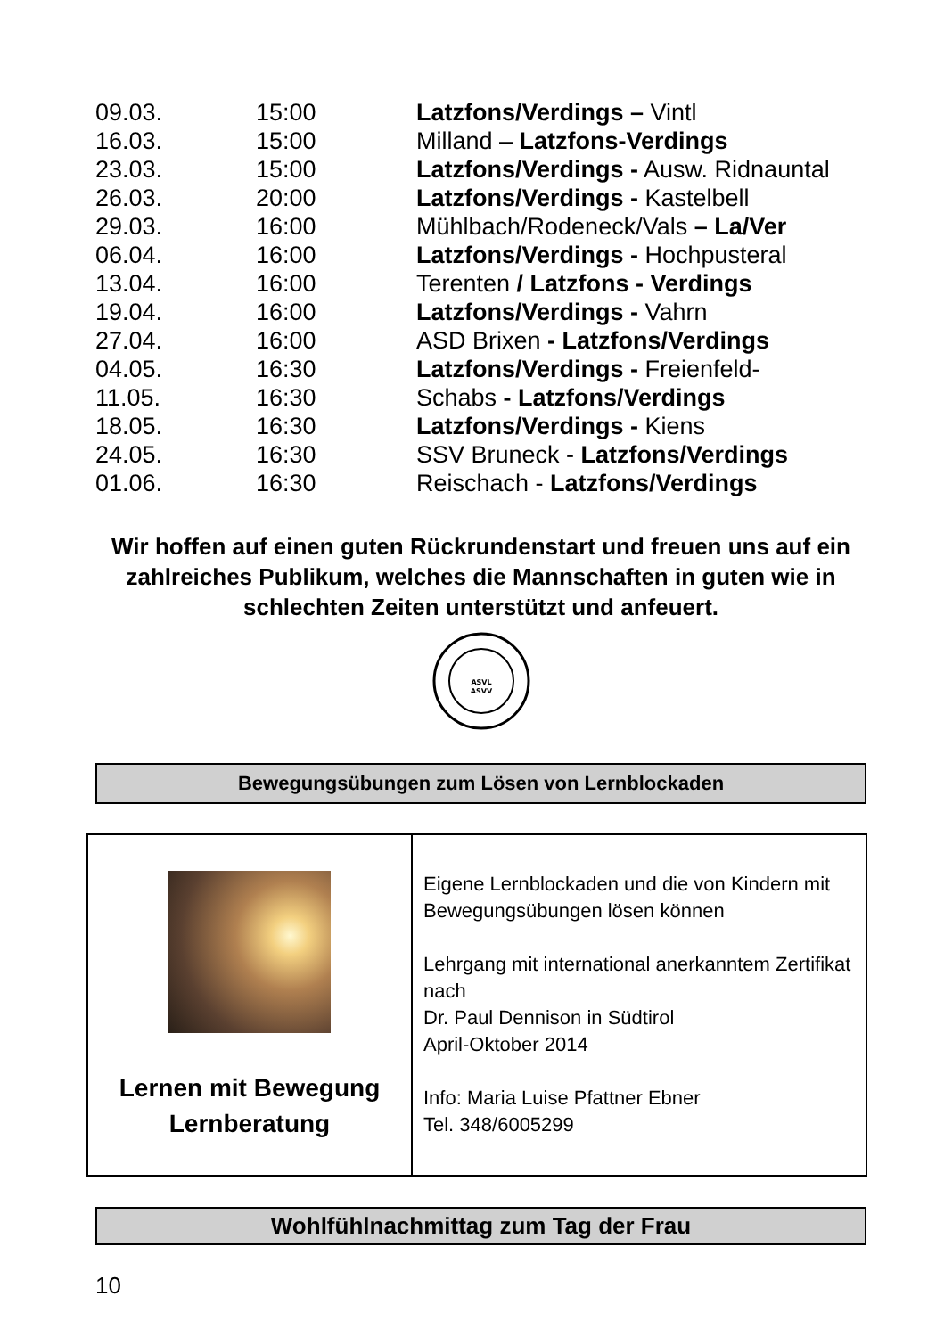| 09.03. | 15:00 | Latzfons/Verdings – Vintl |
| 16.03. | 15:00 | Milland – Latzfons-Verdings |
| 23.03. | 15:00 | Latzfons/Verdings - Ausw. Ridnauntal |
| 26.03. | 20:00 | Latzfons/Verdings - Kastelbell |
| 29.03. | 16:00 | Mühlbach/Rodeneck/Vals – La/Ver |
| 06.04. | 16:00 | Latzfons/Verdings - Hochpusteral |
| 13.04. | 16:00 | Terenten / Latzfons - Verdings |
| 19.04. | 16:00 | Latzfons/Verdings - Vahrn |
| 27.04. | 16:00 | ASD Brixen - Latzfons/Verdings |
| 04.05. | 16:30 | Latzfons/Verdings - Freienfeld- |
| 11.05. | 16:30 | Schabs - Latzfons/Verdings |
| 18.05. | 16:30 | Latzfons/Verdings - Kiens |
| 24.05. | 16:30 | SSV Bruneck - Latzfons/Verdings |
| 01.06. | 16:30 | Reischach - Latzfons/Verdings |
Wir hoffen auf einen guten Rückrundenstart und freuen uns auf ein zahlreiches Publikum, welches die Mannschaften in guten wie in schlechten Zeiten unterstützt und anfeuert.
ASVL
ASVV
Bewegungsübungen zum Lösen von Lernblockaden
| Lernen mit Bewegung Lernberatung | Eigene Lernblockaden und die von Kindern mit Bewegungsübungen lösen können Lehrgang mit international anerkanntem Zertifikat nach Dr. Paul Dennison in Südtirol April-Oktober 2014 Info: Maria Luise Pfattner Ebner Tel. 348/6005299 |
Wohlfühlnachmittag zum Tag der Frau
10